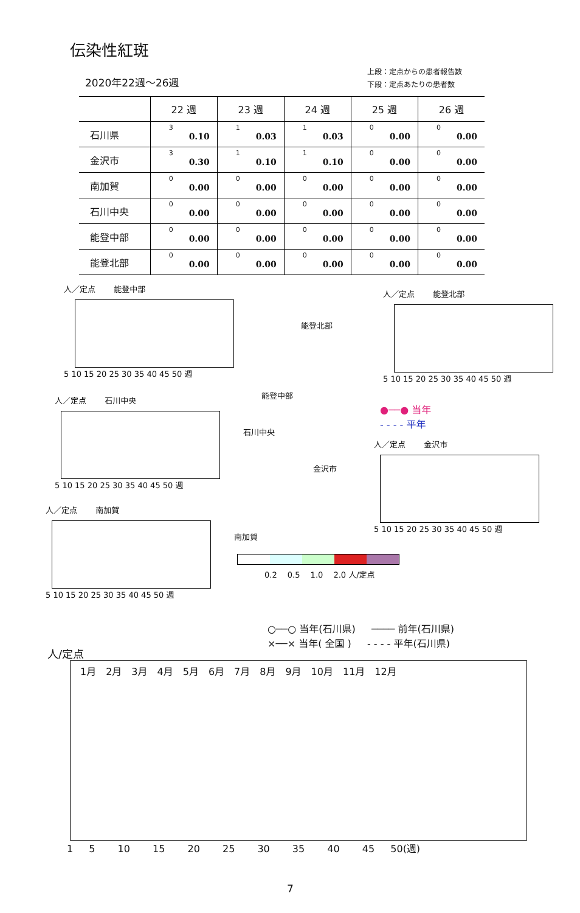伝染性紅斑
2020年22週～26週
上段：定点からの患者報告数
下段：定点あたりの患者数
| | 22 週 | 23 週 | 24 週 | 25 週 | 26 週 |
| --- | --- | --- | --- | --- | --- |
| 石川県 | 3 0.10 | 1 0.03 | 1 0.03 | 0 0.00 | 0 0.00 |
| 金沢市 | 3 0.30 | 1 0.10 | 1 0.10 | 0 0.00 | 0 0.00 |
| 南加賀 | 0 0.00 | 0 0.00 | 0 0.00 | 0 0.00 | 0 0.00 |
| 石川中央 | 0 0.00 | 0 0.00 | 0 0.00 | 0 0.00 | 0 0.00 |
| 能登中部 | 0 0.00 | 0 0.00 | 0 0.00 | 0 0.00 | 0 0.00 |
| 能登北部 | 0 0.00 | 0 0.00 | 0 0.00 | 0 0.00 | 0 0.00 |
人／定点 　　能登中部
5 10 15 20 25 30 35 40 45 50 週
人／定点 　　能登北部
5 10 15 20 25 30 35 40 45 50 週
人／定点 　　石川中央
5 10 15 20 25 30 35 40 45 50 週
人／定点 　　金沢市
5 10 15 20 25 30 35 40 45 50 週
人／定点 　　南加賀
5 10 15 20 25 30 35 40 45 50 週
能登北部
能登中部
石川中央
金沢市
南加賀
●──● 当年
- - - - 平年
0.2 　0.5 　1.0 　2.0 人/定点
○──○ 当年(石川県) 　 ──── 前年(石川県)
×──× 当年( 全国 ) 　 - - - - 平年(石川県)
人/定点
　1月　2月　3月　4月　5月　6月　7月　8月　9月　10月　11月　12月
1 　 5 　　10 　　15 　　20 　　25 　　30 　　35 　　40 　　45 　 50(週)
7